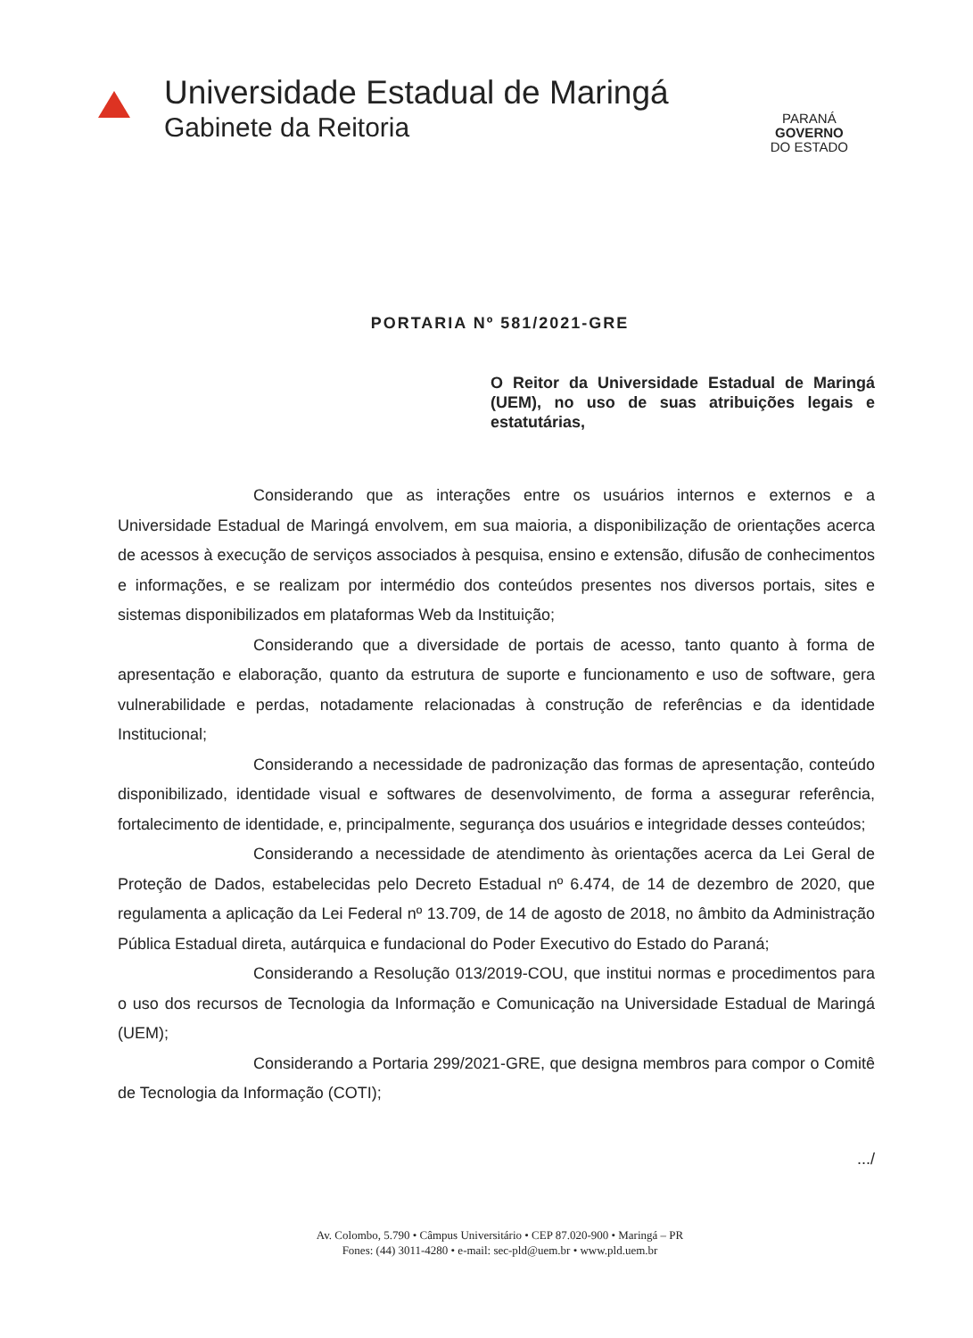Universidade Estadual de Maringá
Gabinete da Reitoria
PARANÁ
GOVERNO
DO ESTADO
PORTARIA Nº 581/2021-GRE
O Reitor da Universidade Estadual de Maringá (UEM), no uso de suas atribuições legais e estatutárias,
Considerando que as interações entre os usuários internos e externos e a Universidade Estadual de Maringá envolvem, em sua maioria, a disponibilização de orientações acerca de acessos à execução de serviços associados à pesquisa, ensino e extensão, difusão de conhecimentos e informações, e se realizam por intermédio dos conteúdos presentes nos diversos portais, sites e sistemas disponibilizados em plataformas Web da Instituição;
Considerando que a diversidade de portais de acesso, tanto quanto à forma de apresentação e elaboração, quanto da estrutura de suporte e funcionamento e uso de software, gera vulnerabilidade e perdas, notadamente relacionadas à construção de referências e da identidade Institucional;
Considerando a necessidade de padronização das formas de apresentação, conteúdo disponibilizado, identidade visual e softwares de desenvolvimento, de forma a assegurar referência, fortalecimento de identidade, e, principalmente, segurança dos usuários e integridade desses conteúdos;
Considerando a necessidade de atendimento às orientações acerca da Lei Geral de Proteção de Dados, estabelecidas pelo Decreto Estadual nº 6.474, de 14 de dezembro de 2020, que regulamenta a aplicação da Lei Federal nº 13.709, de 14 de agosto de 2018, no âmbito da Administração Pública Estadual direta, autárquica e fundacional do Poder Executivo do Estado do Paraná;
Considerando a Resolução 013/2019-COU, que institui normas e procedimentos para o uso dos recursos de Tecnologia da Informação e Comunicação na Universidade Estadual de Maringá (UEM);
Considerando a Portaria 299/2021-GRE, que designa membros para compor o Comitê de Tecnologia da Informação (COTI);
.../
Av. Colombo, 5.790 • Câmpus Universitário • CEP 87.020-900 • Maringá – PR
Fones: (44) 3011-4280 • e-mail: sec-pld@uem.br • www.pld.uem.br